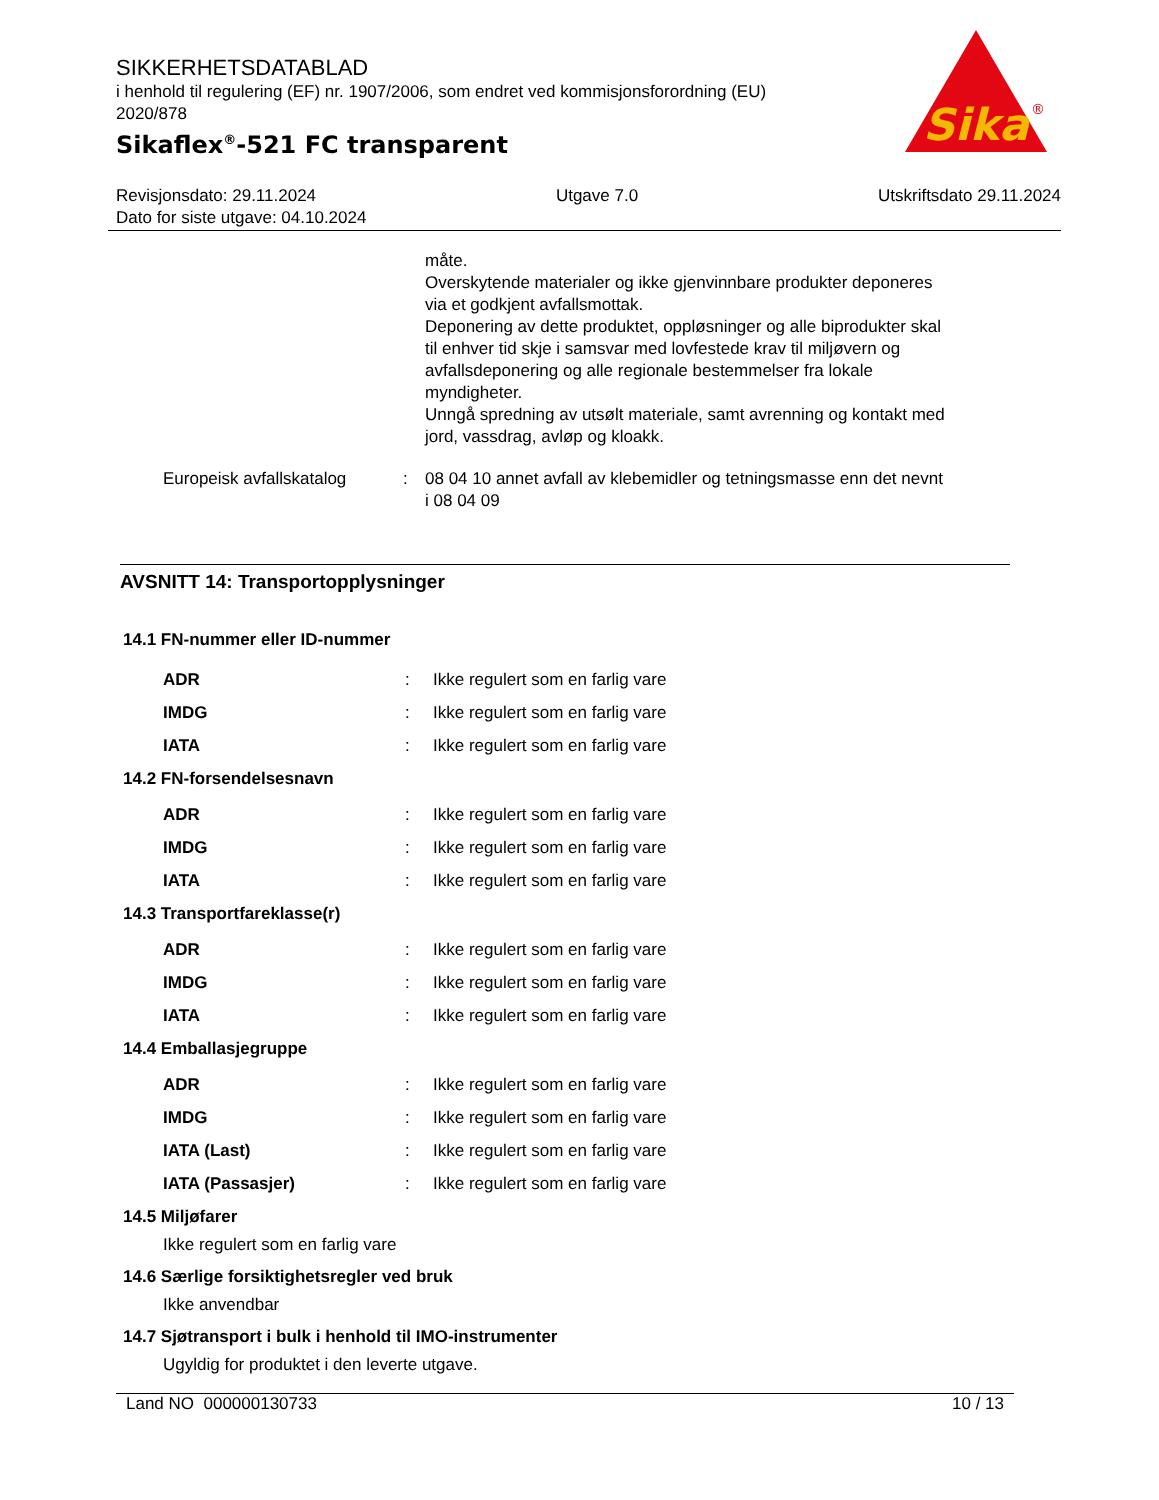SIKKERHETSDATABLAD
i henhold til regulering (EF) nr. 1907/2006, som endret ved kommisjonsforordning (EU) 2020/878
Sikaflex<sup>®</sup>-521 FC transparent
Sika
®
Revisjonsdato: 29.11.2024 Utgave 7.0 Utskriftsdato 29.11.2024
Dato for siste utgave: 04.10.2024
måte.
Overskytende materialer og ikke gjenvinnbare produkter deponeres via et godkjent avfallsmottak.
Deponering av dette produktet, oppløsninger og alle biprodukter skal til enhver tid skje i samsvar med lovfestede krav til miljøvern og avfallsdeponering og alle regionale bestemmelser fra lokale myndigheter.
Unngå spredning av utsølt materiale, samt avrenning og kontakt med jord, vassdrag, avløp og kloakk.
Europeisk avfallskatalog : 08 04 10 annet avfall av klebemidler og tetningsmasse enn det nevnt i 08 04 09
AVSNITT 14: Transportopplysninger
14.1 FN-nummer eller ID-nummer
ADR : Ikke regulert som en farlig vare
IMDG : Ikke regulert som en farlig vare
IATA : Ikke regulert som en farlig vare
14.2 FN-forsendelsesnavn
ADR : Ikke regulert som en farlig vare
IMDG : Ikke regulert som en farlig vare
IATA : Ikke regulert som en farlig vare
14.3 Transportfareklasse(r)
ADR : Ikke regulert som en farlig vare
IMDG : Ikke regulert som en farlig vare
IATA : Ikke regulert som en farlig vare
14.4 Emballasjegruppe
ADR : Ikke regulert som en farlig vare
IMDG : Ikke regulert som en farlig vare
IATA (Last) : Ikke regulert som en farlig vare
IATA (Passasjer) : Ikke regulert som en farlig vare
14.5 Miljøfarer
Ikke regulert som en farlig vare
14.6 Særlige forsiktighetsregler ved bruk
Ikke anvendbar
14.7 Sjøtransport i bulk i henhold til IMO-instrumenter
Ugyldig for produktet i den leverte utgave.
Land NO 000000130733 10 / 13